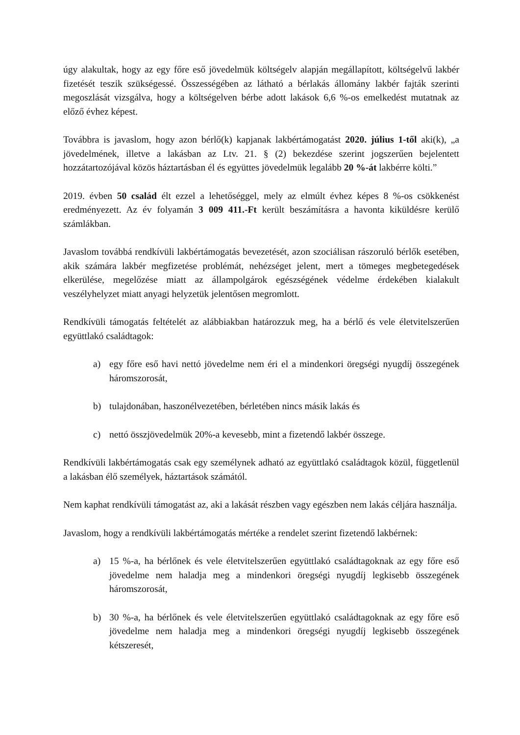úgy alakultak, hogy az egy főre eső jövedelmük költségelv alapján megállapított, költségelvű lakbér fizetését teszik szükségessé. Összességében az látható a bérlakás állomány lakbér fajták szerinti megoszlását vizsgálva, hogy a költségelven bérbe adott lakások 6,6 %-os emelkedést mutatnak az előző évhez képest.
Továbbra is javaslom, hogy azon bérlő(k) kapjanak lakbértámogatást 2020. július 1-től aki(k), „a jövedelmének, illetve a lakásban az Ltv. 21. § (2) bekezdése szerint jogszerűen bejelentett hozzátartozójával közös háztartásban él és együttes jövedelmük legalább 20 %-át lakbérre költi.”
2019. évben 50 család élt ezzel a lehetőséggel, mely az elmúlt évhez képes 8 %-os csökkenést eredményezett. Az év folyamán 3 009 411.-Ft került beszámításra a havonta kiküldésre kerülő számlákban.
Javaslom továbbá rendkívüli lakbértámogatás bevezetését, azon szociálisan rászoruló bérlők esetében, akik számára lakbér megfizetése problémát, nehézséget jelent, mert a tömeges megbetegedések elkerülése, megelőzése miatt az állampolgárok egészségének védelme érdekében kialakult veszélyhelyzet miatt anyagi helyzetük jelentősen megromlott.
Rendkívüli támogatás feltételét az alábbiakban határozzuk meg, ha a bérlő és vele életvitelszerűen együttlakó családtagok:
a) egy főre eső havi nettó jövedelme nem éri el a mindenkori öregségi nyugdíj összegének háromszorosát,
b) tulajdonában, haszonélvezetében, bérletében nincs másik lakás és
c) nettó összjövedelmük 20%-a kevesebb, mint a fizetendő lakbér összege.
Rendkívüli lakbértámogatás csak egy személynek adható az együttlakó családtagok közül, függetlenül a lakásban élő személyek, háztartások számától.
Nem kaphat rendkívüli támogatást az, aki a lakását részben vagy egészben nem lakás céljára használja.
Javaslom, hogy a rendkívüli lakbértámogatás mértéke a rendelet szerint fizetendő lakbérnek:
a) 15 %-a, ha bérlőnek és vele életvitelszerűen együttlakó családtagoknak az egy főre eső jövedelme nem haladja meg a mindenkori öregségi nyugdíj legkisebb összegének háromszorosát,
b) 30 %-a, ha bérlőnek és vele életvitelszerűen együttlakó családtagoknak az egy főre eső jövedelme nem haladja meg a mindenkori öregségi nyugdíj legkisebb összegének kétszeresét,